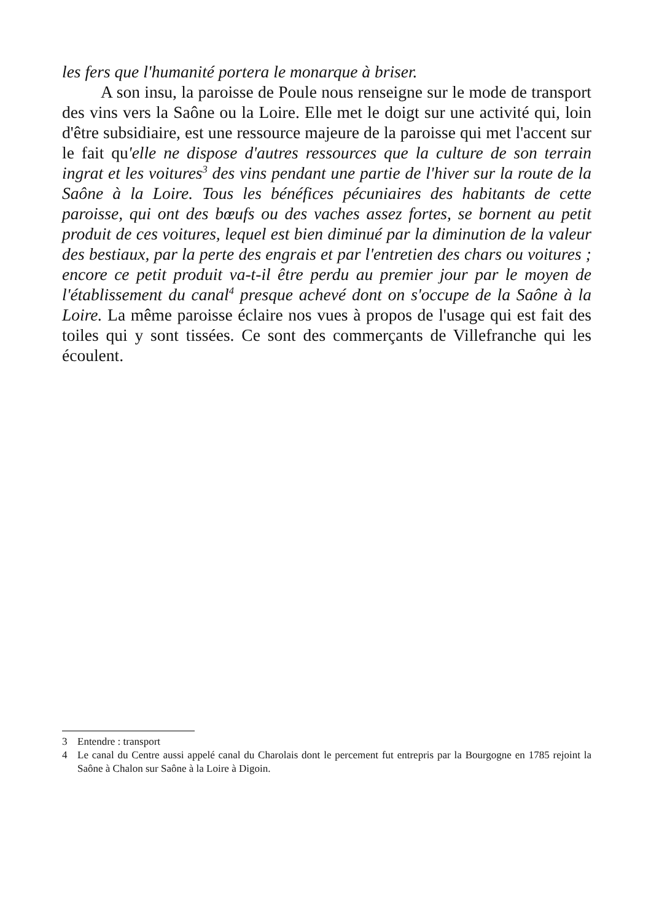les fers que l'humanité portera le monarque à briser.
A son insu, la paroisse de Poule nous renseigne sur le mode de transport des vins vers la Saône ou la Loire. Elle met le doigt sur une activité qui, loin d'être subsidiaire, est une ressource majeure de la paroisse qui met l'accent sur le fait qu'elle ne dispose d'autres ressources que la culture de son terrain ingrat et les voitures<sup>3</sup> des vins pendant une partie de l'hiver sur la route de la Saône à la Loire. Tous les bénéfices pécuniaires des habitants de cette paroisse, qui ont des bœufs ou des vaches assez fortes, se bornent au petit produit de ces voitures, lequel est bien diminué par la diminution de la valeur des bestiaux, par la perte des engrais et par l'entretien des chars ou voitures ; encore ce petit produit va-t-il être perdu au premier jour par le moyen de l'établissement du canal<sup>4</sup> presque achevé dont on s'occupe de la Saône à la Loire. La même paroisse éclaire nos vues à propos de l'usage qui est fait des toiles qui y sont tissées. Ce sont des commerçants de Villefranche qui les écoulent.
3 Entendre : transport
4 Le canal du Centre aussi appelé canal du Charolais dont le percement fut entrepris par la Bourgogne en 1785 rejoint la Saône à Chalon sur Saône à la Loire à Digoin.